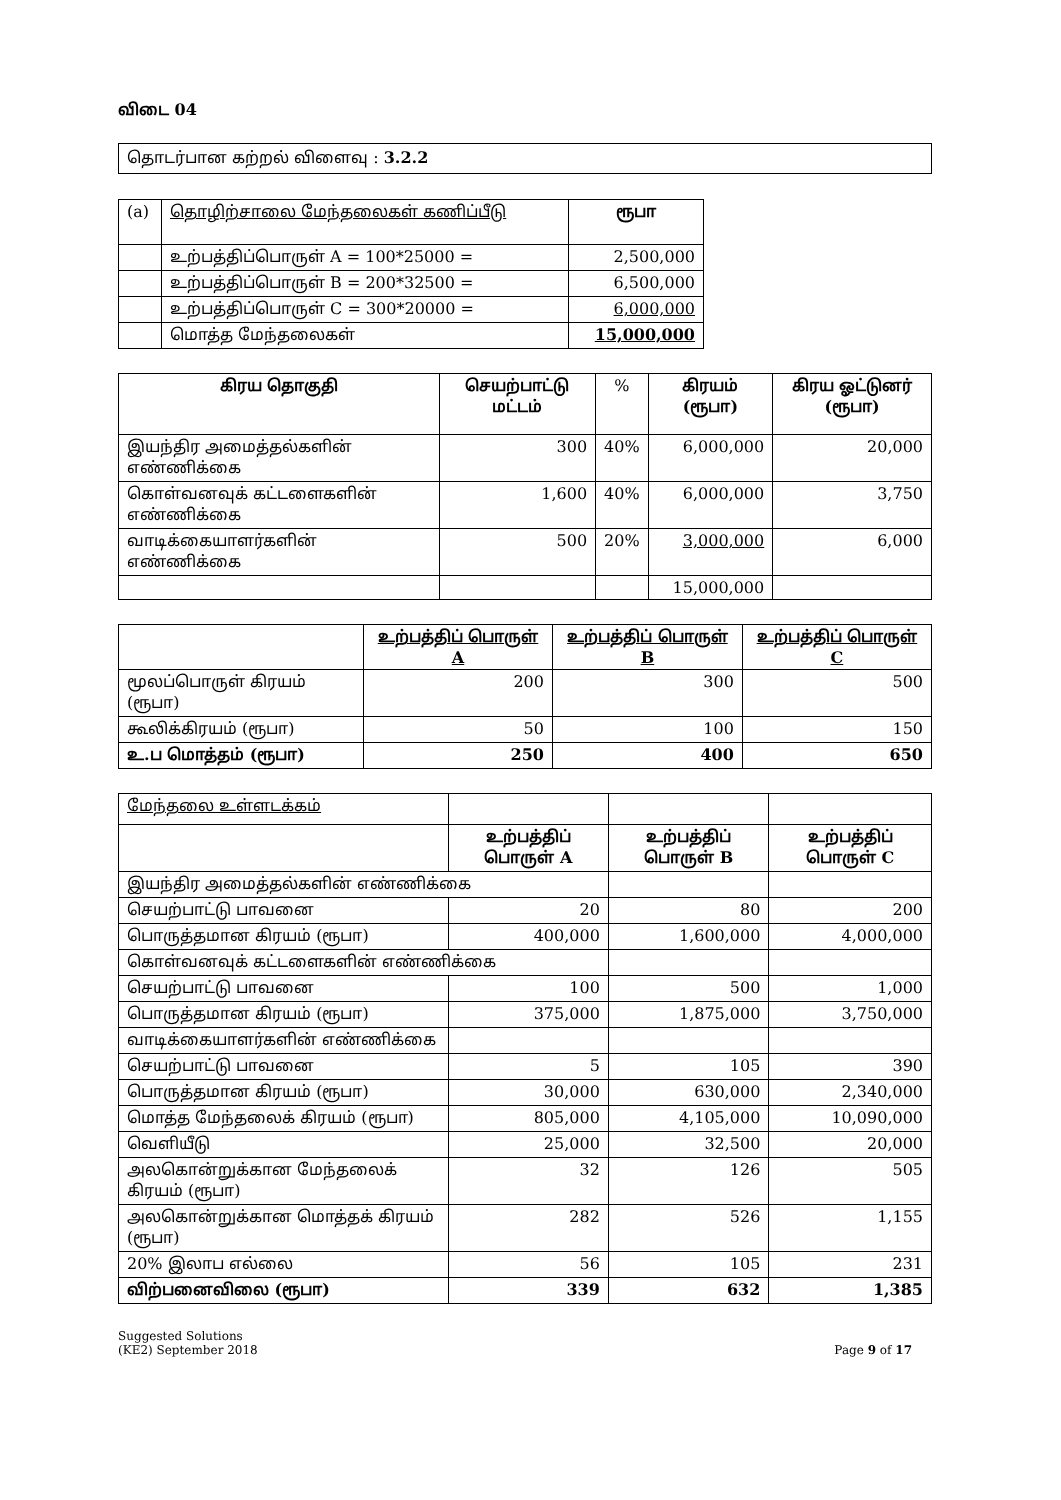விடை 04
தொடர்பான கற்றல் விளைவு : 3.2.2
| (a) | தொழிற்சாலை மேந்தலைகள் கணிப்பீடு | ரூபா |
| | உற்பத்திப்பொருள் A = 100*25000 = | 2,500,000 |
| | உற்பத்திப்பொருள் B = 200*32500 = | 6,500,000 |
| | உற்பத்திப்பொருள் C = 300*20000 = | 6,000,000 |
| | மொத்த மேந்தலைகள் | 15,000,000 |
| கிரய தொகுதி | செயற்பாட்டு மட்டம் | % | கிரயம் (ரூபா) | கிரய ஓட்டுனர் (ரூபா) |
| --- | --- | --- | --- | --- |
| இயந்திர அமைத்தல்களின் எண்ணிக்கை | 300 | 40% | 6,000,000 | 20,000 |
| கொள்வனவுக் கட்டளைகளின் எண்ணிக்கை | 1,600 | 40% | 6,000,000 | 3,750 |
| வாடிக்கையாளர்களின் எண்ணிக்கை | 500 | 20% | 3,000,000 | 6,000 |
| | | | 15,000,000 | |
| | உற்பத்திப் பொருள் A | உற்பத்திப் பொருள் B | உற்பத்திப் பொருள் C |
| --- | --- | --- | --- |
| மூலப்பொருள் கிரயம் (ரூபா) | 200 | 300 | 500 |
| கூலிக்கிரயம் (ரூபா) | 50 | 100 | 150 |
| உ.ப மொத்தம் (ரூபா) | 250 | 400 | 650 |
| மேந்தலை உள்ளடக்கம் | | | |
| | உற்பத்திப் பொருள் A | உற்பத்திப் பொருள் B | உற்பத்திப் பொருள் C |
| இயந்திர அமைத்தல்களின் எண்ணிக்கை | | | |
| செயற்பாட்டு பாவனை | 20 | 80 | 200 |
| பொருத்தமான கிரயம் (ரூபா) | 400,000 | 1,600,000 | 4,000,000 |
| கொள்வனவுக் கட்டளைகளின் எண்ணிக்கை | | | |
| செயற்பாட்டு பாவனை | 100 | 500 | 1,000 |
| பொருத்தமான கிரயம் (ரூபா) | 375,000 | 1,875,000 | 3,750,000 |
| வாடிக்கையாளர்களின் எண்ணிக்கை | | | |
| செயற்பாட்டு பாவனை | 5 | 105 | 390 |
| பொருத்தமான கிரயம் (ரூபா) | 30,000 | 630,000 | 2,340,000 |
| மொத்த மேந்தலைக் கிரயம் (ரூபா) | 805,000 | 4,105,000 | 10,090,000 |
| வெளியீடு | 25,000 | 32,500 | 20,000 |
| அலகொன்றுக்கான மேந்தலைக் கிரயம் (ரூபா) | 32 | 126 | 505 |
| அலகொன்றுக்கான மொத்தக் கிரயம் (ரூபா) | 282 | 526 | 1,155 |
| 20% இலாப எல்லை | 56 | 105 | 231 |
| விற்பனைவிலை (ரூபா) | 339 | 632 | 1,385 |
Suggested Solutions
(KE2) September 2018
Page 9 of 17